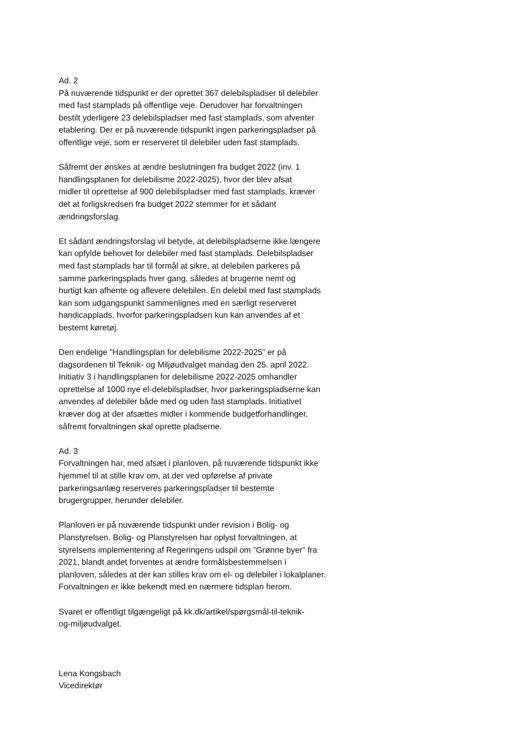Ad. 2
På nuværende tidspunkt er der oprettet 367 delebilspladser til delebiler
med fast stamplads på offentlige veje. Derudover har forvaltningen
bestilt yderligere 23 delebilspladser med fast stamplads, som afventer
etablering. Der er på nuværende tidspunkt ingen parkeringspladser på
offentlige veje, som er reserveret til delebiler uden fast stamplads.
Såfremt der ønskes at ændre beslutningen fra budget 2022 (inv. 1
handlingsplanen for delebilisme 2022-2025), hvor der blev afsat
midler til oprettelse af 900 delebilspladser med fast stamplads, kræver
det at forligskredsen fra budget 2022 stemmer for et sådant
ændringsforslag.
Et sådant ændringsforslag vil betyde, at delebilspladserne ikke længere
kan opfylde behovet for delebiler med fast stamplads. Delebilspladser
med fast stamplads har til formål at sikre, at delebilen parkeres på
samme parkeringsplads hver gang, således at brugerne nemt og
hurtigt kan afhente og aflevere delebilen. En delebil med fast stamplads
kan som udgangspunkt sammenlignes med en særligt reserveret
handicapplads, hvorfor parkeringspladsen kun kan anvendes af et
bestemt køretøj.
Den endelige ”Handlingsplan for delebilisme 2022-2025” er på
dagsordenen til Teknik- og Miljøudvalget mandag den 25. april 2022.
Initiativ 3 i handlingsplanen for delebilisme 2022-2025 omhandler
oprettelse af 1000 nye el-delebilspladser, hvor parkeringspladserne kan
anvendes af delebiler både med og uden fast stamplads. Initiativet
kræver dog at der afsættes midler i kommende budgetforhandlinger,
såfremt forvaltningen skal oprette pladserne.
Ad. 3
Forvaltningen har, med afsæt i planloven, på nuværende tidspunkt ikke
hjemmel til at stille krav om, at der ved opførelse af private
parkeringsanlæg reserveres parkeringspladser til bestemte
brugergrupper, herunder delebiler.
Planloven er på nuværende tidspunkt under revision i Bolig- og
Planstyrelsen. Bolig- og Planstyrelsen har oplyst forvaltningen, at
styrelsens implementering af Regeringens udspil om ”Grønne byer” fra
2021, blandt andet forventes at ændre formålsbestemmelsen i
planloven, således at der kan stilles krav om el- og delebiler i lokalplaner.
Forvaltningen er ikke bekendt med en nærmere tidsplan herom.
Svaret er offentligt tilgængeligt på kk.dk/artikel/spørgsmål-til-teknik-
og-miljøudvalget.
Lena Kongsbach
Vicedirektør